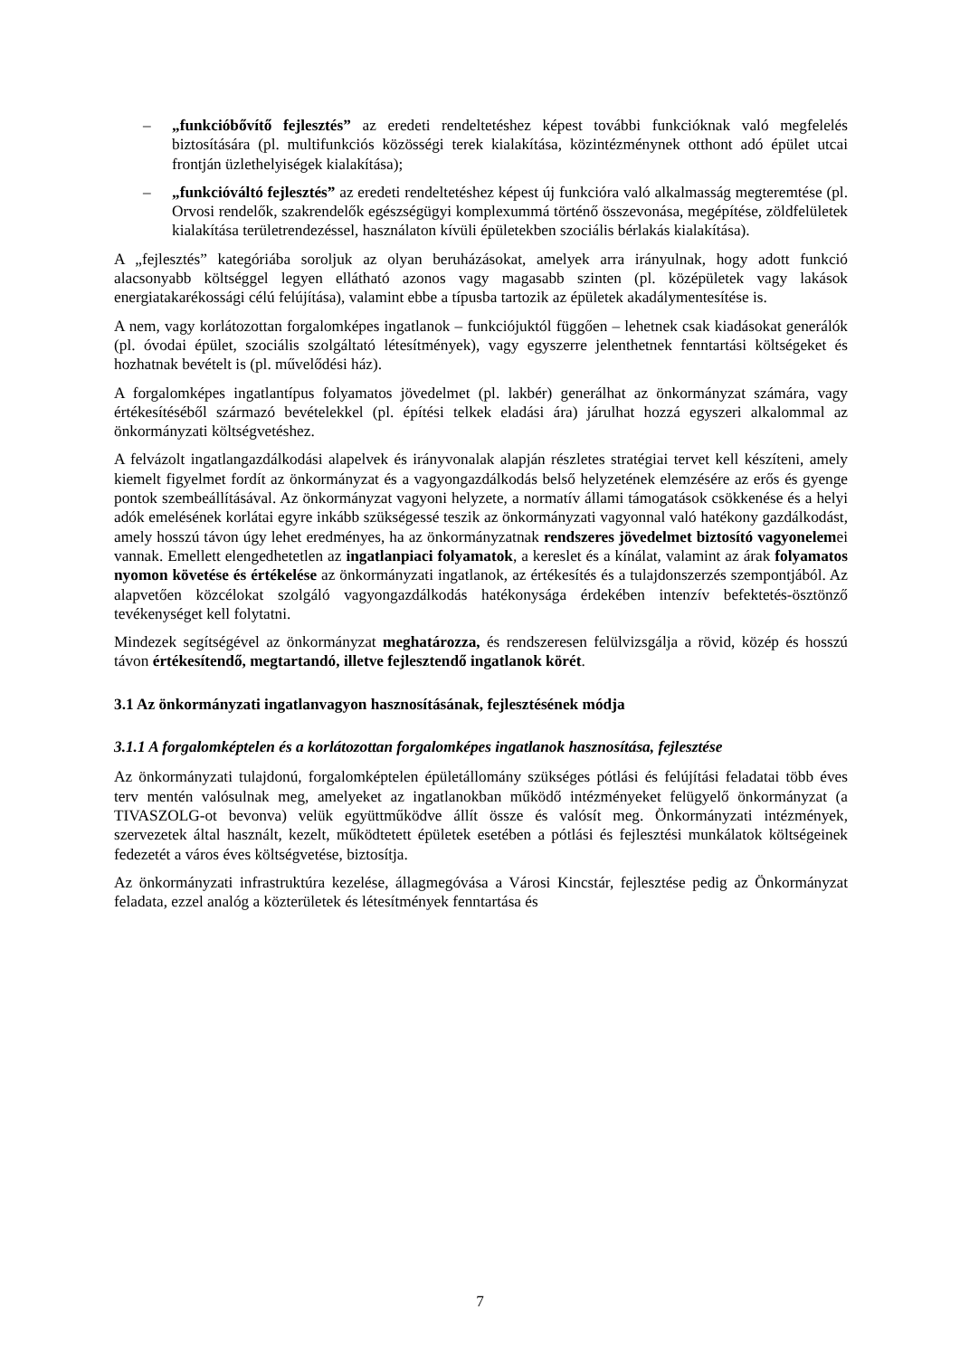– „funkcióbővítő fejlesztés” az eredeti rendeltetéshez képest további funkcióknak való megfelelés biztosítására (pl. multifunkciós közösségi terek kialakítása, közintézménynek otthont adó épület utcai frontján üzlethelyiségek kialakítása);
– „funkcióváltó fejlesztés” az eredeti rendeltetéshez képest új funkcióra való alkalmasság megteremtése (pl. Orvosi rendelők, szakrendelők egészségügyi komplexummá történő összevonása, megépítése, zöldfelületek kialakítása területrendezéssel, használaton kívüli épületekben szociális bérlakás kialakítása).
A „fejlesztés” kategóriába soroljuk az olyan beruházásokat, amelyek arra irányulnak, hogy adott funkció alacsonyabb költséggel legyen ellátható azonos vagy magasabb szinten (pl. középületek vagy lakások energiatakarékossági célú felújítása), valamint ebbe a típusba tartozik az épületek akadálymentesítése is.
A nem, vagy korlátozottan forgalomképes ingatlanok – funkciójuktól függően – lehetnek csak kiadásokat generálók (pl. óvodai épület, szociális szolgáltató létesítmények), vagy egyszerre jelenthetnek fenntartási költségeket és hozhatnak bevételt is (pl. művelődési ház).
A forgalomképes ingatlantípus folyamatos jövedelmet (pl. lakbér) generálhat az önkormányzat számára, vagy értékesítéséből származó bevételekkel (pl. építési telkek eladási ára) járulhat hozzá egyszeri alkalommal az önkormányzati költségvetéshez.
A felvázolt ingatlangazdálkodási alapelvek és irányvonalak alapján részletes stratégiai tervet kell készíteni, amely kiemelt figyelmet fordít az önkormányzat és a vagyongazdálkodás belső helyzetének elemzésére az erős és gyenge pontok szembeállításával. Az önkormányzat vagyoni helyzete, a normatív állami támogatások csökkenése és a helyi adók emelésének korlátai egyre inkább szükségessé teszik az önkormányzati vagyonnal való hatékony gazdálkodást, amely hosszú távon úgy lehet eredményes, ha az önkormányzatnak rendszeres jövedelmet biztosító vagyonelemei vannak. Emellett elengedhetetlen az ingatlanpiaci folyamatok, a kereslet és a kínálat, valamint az árak folyamatos nyomon követése és értékelése az önkormányzati ingatlanok, az értékesítés és a tulajdonszerzés szempontjából. Az alapvetően közcélokat szolgáló vagyongazdálkodás hatékonysága érdekében intenzív befektetés-ösztönző tevékenységet kell folytatni.
Mindezek segítségével az önkormányzat meghatározza, és rendszeresen felülvizsgálja a rövid, közép és hosszú távon értékesítendő, megtartandó, illetve fejlesztendő ingatlanok körét.
3.1 Az önkormányzati ingatlanvagyon hasznosításának, fejlesztésének módja
3.1.1 A forgalomképtelen és a korlátozottan forgalomképes ingatlanok hasznosítása, fejlesztése
Az önkormányzati tulajdonú, forgalomképtelen épületállomány szükséges pótlási és felújítási feladatai több éves terv mentén valósulnak meg, amelyeket az ingatlanokban működő intézményeket felügyelő önkormányzat (a TIVASZOLG-ot bevonva) velük együttműködve állít össze és valósít meg. Önkormányzati intézmények, szervezetek által használt, kezelt, működtetett épületek esetében a pótlási és fejlesztési munkálatok költségeinek fedezetét a város éves költségvetése, biztosítja.
Az önkormányzati infrastruktúra kezelése, állagmegóvása a Városi Kincstár, fejlesztése pedig az Önkormányzat feladata, ezzel analóg a közterületek és létesítmények fenntartása és
7